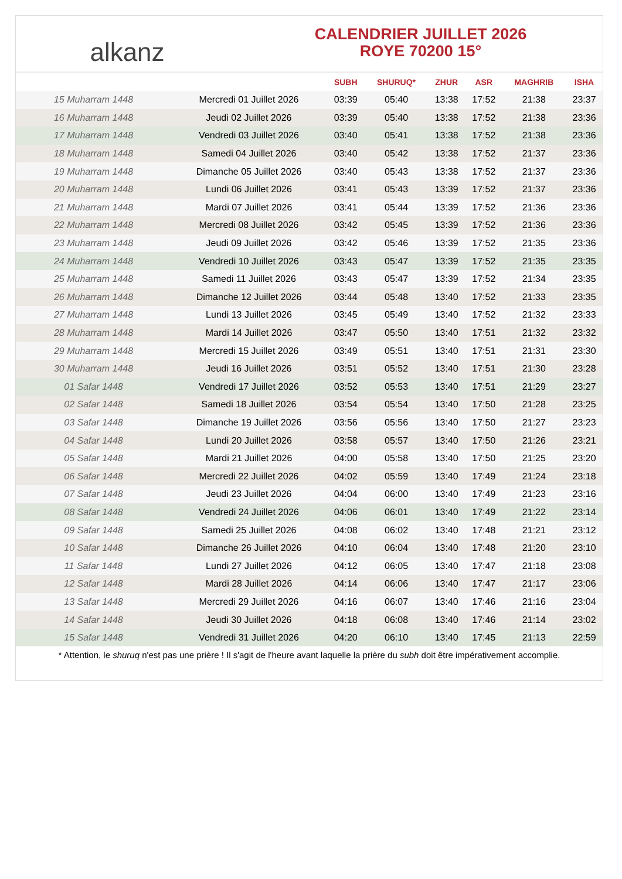alkanz
CALENDRIER JUILLET 2026
ROYE 70200 15°
| | | SUBH | SHURUQ* | ZHUR | ASR | MAGHRIB | ISHA |
| --- | --- | --- | --- | --- | --- | --- | --- |
| 15 Muharram 1448 | Mercredi 01 Juillet 2026 | 03:39 | 05:40 | 13:38 | 17:52 | 21:38 | 23:37 |
| 16 Muharram 1448 | Jeudi 02 Juillet 2026 | 03:39 | 05:40 | 13:38 | 17:52 | 21:38 | 23:36 |
| 17 Muharram 1448 | Vendredi 03 Juillet 2026 | 03:40 | 05:41 | 13:38 | 17:52 | 21:38 | 23:36 |
| 18 Muharram 1448 | Samedi 04 Juillet 2026 | 03:40 | 05:42 | 13:38 | 17:52 | 21:37 | 23:36 |
| 19 Muharram 1448 | Dimanche 05 Juillet 2026 | 03:40 | 05:43 | 13:38 | 17:52 | 21:37 | 23:36 |
| 20 Muharram 1448 | Lundi 06 Juillet 2026 | 03:41 | 05:43 | 13:39 | 17:52 | 21:37 | 23:36 |
| 21 Muharram 1448 | Mardi 07 Juillet 2026 | 03:41 | 05:44 | 13:39 | 17:52 | 21:36 | 23:36 |
| 22 Muharram 1448 | Mercredi 08 Juillet 2026 | 03:42 | 05:45 | 13:39 | 17:52 | 21:36 | 23:36 |
| 23 Muharram 1448 | Jeudi 09 Juillet 2026 | 03:42 | 05:46 | 13:39 | 17:52 | 21:35 | 23:36 |
| 24 Muharram 1448 | Vendredi 10 Juillet 2026 | 03:43 | 05:47 | 13:39 | 17:52 | 21:35 | 23:35 |
| 25 Muharram 1448 | Samedi 11 Juillet 2026 | 03:43 | 05:47 | 13:39 | 17:52 | 21:34 | 23:35 |
| 26 Muharram 1448 | Dimanche 12 Juillet 2026 | 03:44 | 05:48 | 13:40 | 17:52 | 21:33 | 23:35 |
| 27 Muharram 1448 | Lundi 13 Juillet 2026 | 03:45 | 05:49 | 13:40 | 17:52 | 21:32 | 23:33 |
| 28 Muharram 1448 | Mardi 14 Juillet 2026 | 03:47 | 05:50 | 13:40 | 17:51 | 21:32 | 23:32 |
| 29 Muharram 1448 | Mercredi 15 Juillet 2026 | 03:49 | 05:51 | 13:40 | 17:51 | 21:31 | 23:30 |
| 30 Muharram 1448 | Jeudi 16 Juillet 2026 | 03:51 | 05:52 | 13:40 | 17:51 | 21:30 | 23:28 |
| 01 Safar 1448 | Vendredi 17 Juillet 2026 | 03:52 | 05:53 | 13:40 | 17:51 | 21:29 | 23:27 |
| 02 Safar 1448 | Samedi 18 Juillet 2026 | 03:54 | 05:54 | 13:40 | 17:50 | 21:28 | 23:25 |
| 03 Safar 1448 | Dimanche 19 Juillet 2026 | 03:56 | 05:56 | 13:40 | 17:50 | 21:27 | 23:23 |
| 04 Safar 1448 | Lundi 20 Juillet 2026 | 03:58 | 05:57 | 13:40 | 17:50 | 21:26 | 23:21 |
| 05 Safar 1448 | Mardi 21 Juillet 2026 | 04:00 | 05:58 | 13:40 | 17:50 | 21:25 | 23:20 |
| 06 Safar 1448 | Mercredi 22 Juillet 2026 | 04:02 | 05:59 | 13:40 | 17:49 | 21:24 | 23:18 |
| 07 Safar 1448 | Jeudi 23 Juillet 2026 | 04:04 | 06:00 | 13:40 | 17:49 | 21:23 | 23:16 |
| 08 Safar 1448 | Vendredi 24 Juillet 2026 | 04:06 | 06:01 | 13:40 | 17:49 | 21:22 | 23:14 |
| 09 Safar 1448 | Samedi 25 Juillet 2026 | 04:08 | 06:02 | 13:40 | 17:48 | 21:21 | 23:12 |
| 10 Safar 1448 | Dimanche 26 Juillet 2026 | 04:10 | 06:04 | 13:40 | 17:48 | 21:20 | 23:10 |
| 11 Safar 1448 | Lundi 27 Juillet 2026 | 04:12 | 06:05 | 13:40 | 17:47 | 21:18 | 23:08 |
| 12 Safar 1448 | Mardi 28 Juillet 2026 | 04:14 | 06:06 | 13:40 | 17:47 | 21:17 | 23:06 |
| 13 Safar 1448 | Mercredi 29 Juillet 2026 | 04:16 | 06:07 | 13:40 | 17:46 | 21:16 | 23:04 |
| 14 Safar 1448 | Jeudi 30 Juillet 2026 | 04:18 | 06:08 | 13:40 | 17:46 | 21:14 | 23:02 |
| 15 Safar 1448 | Vendredi 31 Juillet 2026 | 04:20 | 06:10 | 13:40 | 17:45 | 21:13 | 22:59 |
* Attention, le shuruq n'est pas une prière ! Il s'agit de l'heure avant laquelle la prière du subh doit être impérativement accomplie.